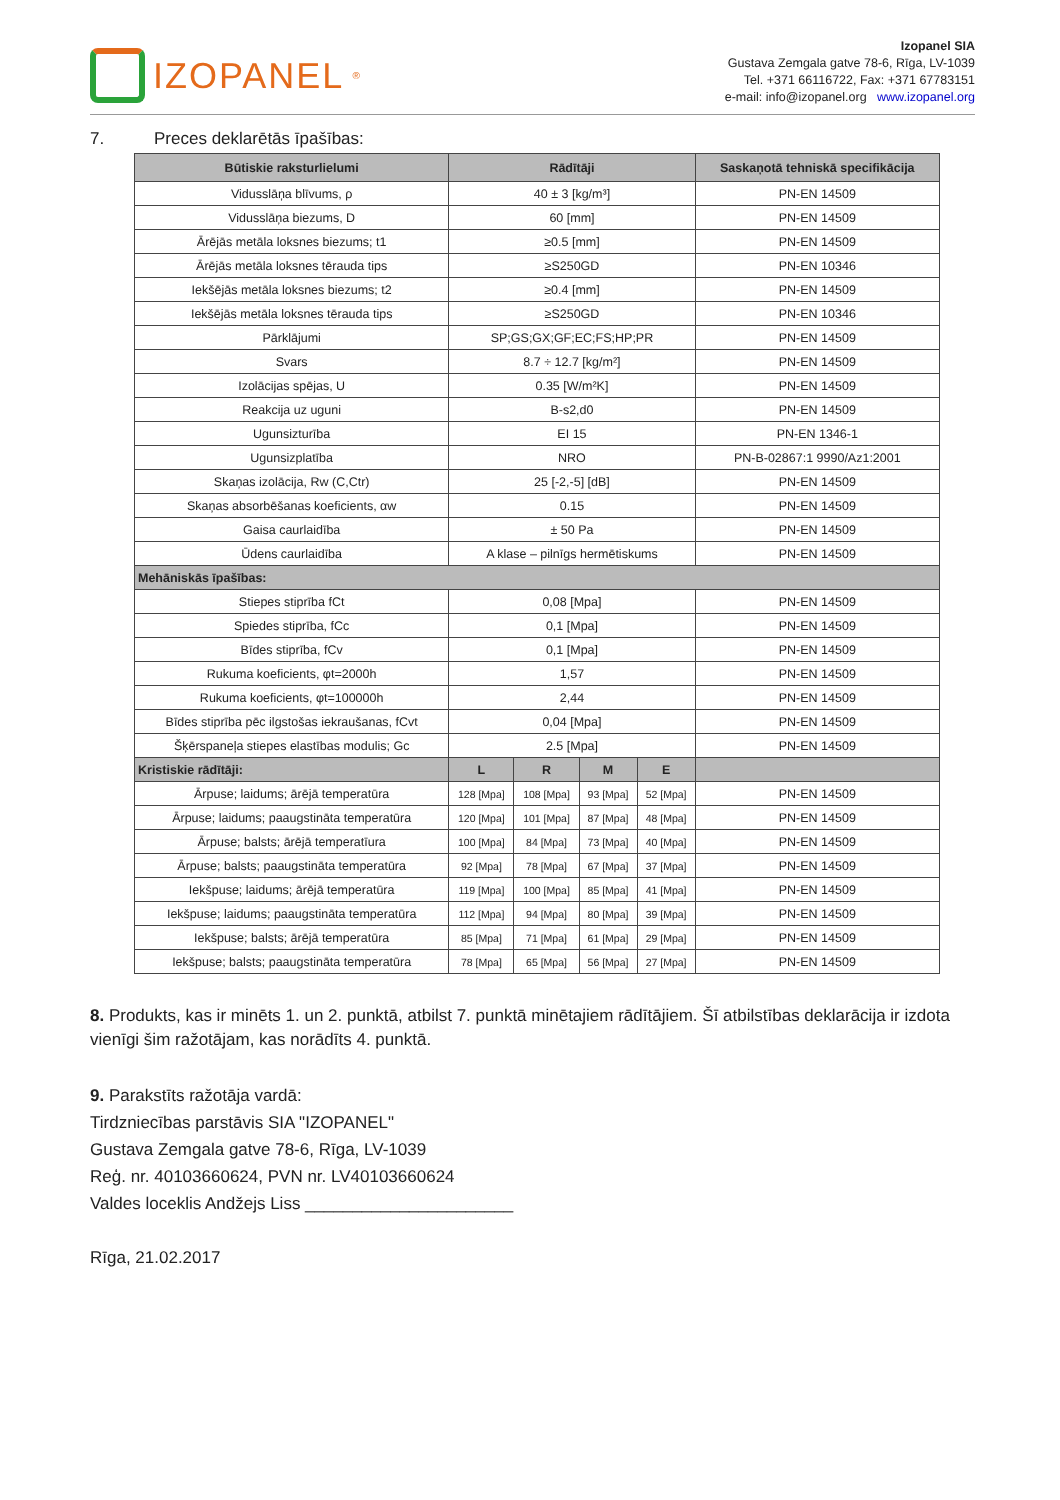IZOPANEL<sup>®</sup>
Izopanel SIA
Gustava Zemgala gatve 78-6, Rīga, LV-1039
Tel. +371 66116722, Fax: +371 67783151
e-mail: info@izopanel.org www.izopanel.org
7. Preces deklarētās īpašības:
| Būtiskie raksturlielumi | Rādītāji | | | | Saskaņotā tehniskā specifikācija |
| --- | --- | --- | --- | --- | --- |
| Vidusslāņa blīvums, ρ | 40 ± 3 [kg/m³] | | | | PN-EN 14509 |
| Vidusslāņa biezums, D | 60 [mm] | | | | PN-EN 14509 |
| Ārējās metāla loksnes biezums; t1 | ≥0.5 [mm] | | | | PN-EN 14509 |
| Ārējās metāla loksnes tērauda tips | ≥S250GD | | | | PN-EN 10346 |
| Iekšējās metāla loksnes biezums; t2 | ≥0.4 [mm] | | | | PN-EN 14509 |
| Iekšējās metāla loksnes tērauda tips | ≥S250GD | | | | PN-EN 10346 |
| Pārklājumi | SP;GS;GX;GF;EC;FS;HP;PR | | | | PN-EN 14509 |
| Svars | 8.7 ÷ 12.7 [kg/m²] | | | | PN-EN 14509 |
| Izolācijas spējas, U | 0.35 [W/m²K] | | | | PN-EN 14509 |
| Reakcija uz uguni | B-s2,d0 | | | | PN-EN 14509 |
| Ugunsizturība | EI 15 | | | | PN-EN 1346-1 |
| Ugunsizplatība | NRO | | | | PN-B-02867:1 9990/Az1:2001 |
| Skaņas izolācija, Rw (C,Ctr) | 25 [-2,-5] [dB] | | | | PN-EN 14509 |
| Skaņas absorbēšanas koeficients, αw | 0.15 | | | | PN-EN 14509 |
| Gaisa caurlaidība | ± 50 Pa | | | | PN-EN 14509 |
| Ūdens caurlaidība | A klase – pilnīgs hermētiskums | | | | PN-EN 14509 |
| Mehāniskās īpašības: | | | | | |
| Stiepes stiprība fCt | 0,08 [Mpa] | | | | PN-EN 14509 |
| Spiedes stiprība, fCc | 0,1 [Mpa] | | | | PN-EN 14509 |
| Bīdes stiprība, fCv | 0,1 [Mpa] | | | | PN-EN 14509 |
| Rukuma koeficients, φt=2000h | 1,57 | | | | PN-EN 14509 |
| Rukuma koeficients, φt=100000h | 2,44 | | | | PN-EN 14509 |
| Bīdes stiprība pēc ilgstošas iekraušanas, fCvt | 0,04 [Mpa] | | | | PN-EN 14509 |
| Šķērspaneļa stiepes elastības modulis; Gc | 2.5 [Mpa] | | | | PN-EN 14509 |
| Kristiskie rādītāji: | L | R | M | E | |
| Ārpuse; laidums; ārējā temperatūra | 128 [Mpa] | 108 [Mpa] | 93 [Mpa] | 52 [Mpa] | PN-EN 14509 |
| Ārpuse; laidums; paaugstināta temperatūra | 120 [Mpa] | 101 [Mpa] | 87 [Mpa] | 48 [Mpa] | PN-EN 14509 |
| Ārpuse; balsts; ārējā temperatīura | 100 [Mpa] | 84 [Mpa] | 73 [Mpa] | 40 [Mpa] | PN-EN 14509 |
| Ārpuse; balsts; paaugstināta temperatūra | 92 [Mpa] | 78 [Mpa] | 67 [Mpa] | 37 [Mpa] | PN-EN 14509 |
| Iekšpuse; laidums; ārējā temperatūra | 119 [Mpa] | 100 [Mpa] | 85 [Mpa] | 41 [Mpa] | PN-EN 14509 |
| Iekšpuse; laidums; paaugstināta temperatūra | 112 [Mpa] | 94 [Mpa] | 80 [Mpa] | 39 [Mpa] | PN-EN 14509 |
| Iekšpuse; balsts; ārējā temperatūra | 85 [Mpa] | 71 [Mpa] | 61 [Mpa] | 29 [Mpa] | PN-EN 14509 |
| Iekšpuse; balsts; paaugstināta temperatūra | 78 [Mpa] | 65 [Mpa] | 56 [Mpa] | 27 [Mpa] | PN-EN 14509 |
8. Produkts, kas ir minēts 1. un 2. punktā, atbilst 7. punktā minētajiem rādītājiem. Šī atbilstības deklarācija ir izdota vienīgi šim ražotājam, kas norādīts 4. punktā.
9. Parakstīts ražotāja vardā:
Tirdzniecības parstāvis SIA "IZOPANEL"
Gustava Zemgala gatve 78-6, Rīga, LV-1039
Reģ. nr. 40103660624, PVN nr. LV40103660624
Valdes loceklis Andžejs Liss ______________________
Rīga, 21.02.2017